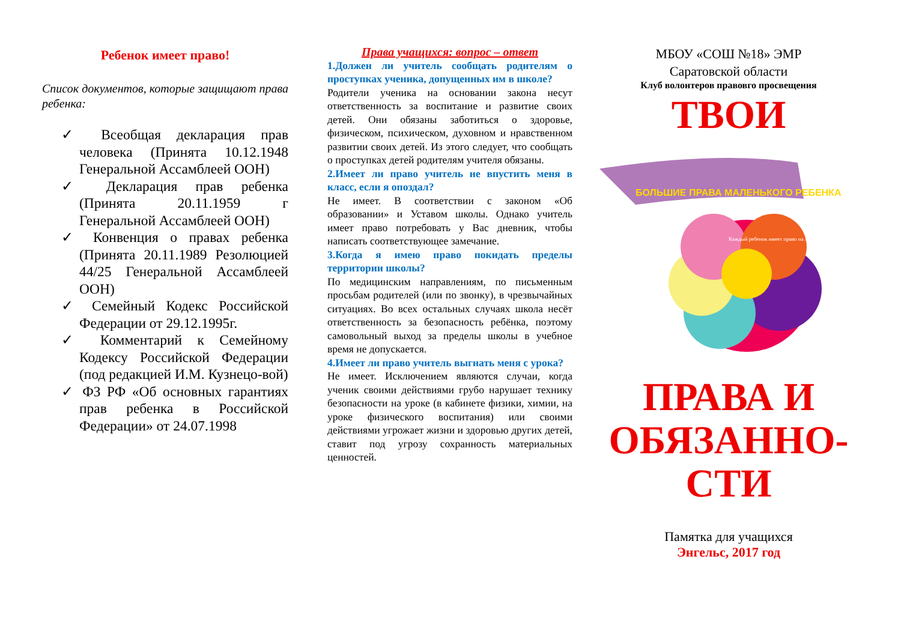Ребенок имеет право!
Список документов, которые защищают права ребенка:
✓ Всеобщая декларация прав человека (Принята 10.12.1948 Генеральной Ассамблеей ООН)
✓ Декларация прав ребенка (Принята 20.11.1959 г Генеральной Ассамблеей ООН)
✓ Конвенция о правах ребенка (Принята 20.11.1989 Резолюцией 44/25 Генеральной Ассамблеей ООН)
✓ Семейный Кодекс Российской Федерации от 29.12.1995г.
✓ Комментарий к Семейному Кодексу Российской Федерации (под редакцией И.М. Кузнецо-вой)
✓ ФЗ РФ «Об основных гарантиях прав ребенка в Российской Федерации» от 24.07.1998
Права учащихся: вопрос – ответ
1.Должен ли учитель сообщать родителям о проступках ученика, допущенных им в школе?
Родители ученика на основании закона несут ответственность за воспитание и развитие своих детей. Они обязаны заботиться о здоровье, физическом, психическом, духовном и нравственном развитии своих детей. Из этого следует, что сообщать о проступках детей родителям учителя обязаны.
2.Имеет ли право учитель не впустить меня в класс, если я опоздал?
Не имеет. В соответствии с законом «Об образовании» и Уставом школы. Однако учитель имеет право потребовать у Вас дневник, чтобы написать соответствующее замечание.
3.Когда я имею право покидать пределы территории школы?
По медицинским направлениям, по письменным просьбам родителей (или по звонку), в чрезвычайных ситуациях. Во всех остальных случаях школа несёт ответственность за безопасность ребёнка, поэтому самовольный выход за пределы школы в учебное время не допускается.
4.Имеет ли право учитель выгнать меня с урока?
Не имеет. Исключением являются случаи, когда ученик своими действиями грубо нарушает технику безопасности на уроке (в кабинете физики, химии, на уроке физического воспитания) или своими действиями угрожает жизни и здоровью других детей, ставит под угрозу сохранность материальных ценностей.
МБОУ «СОШ №18» ЭМР
Саратовской области
Клуб волонтеров правовго просвещения
ТВОИ
БОЛЬШИЕ ПРАВА МАЛЕНЬКОГО РЕБЕНКА
Каждый ребенок имеет право на любовь
ПРАВА И
ОБЯЗАННО-
СТИ
Памятка для учащихся
Энгельс, 2017 год